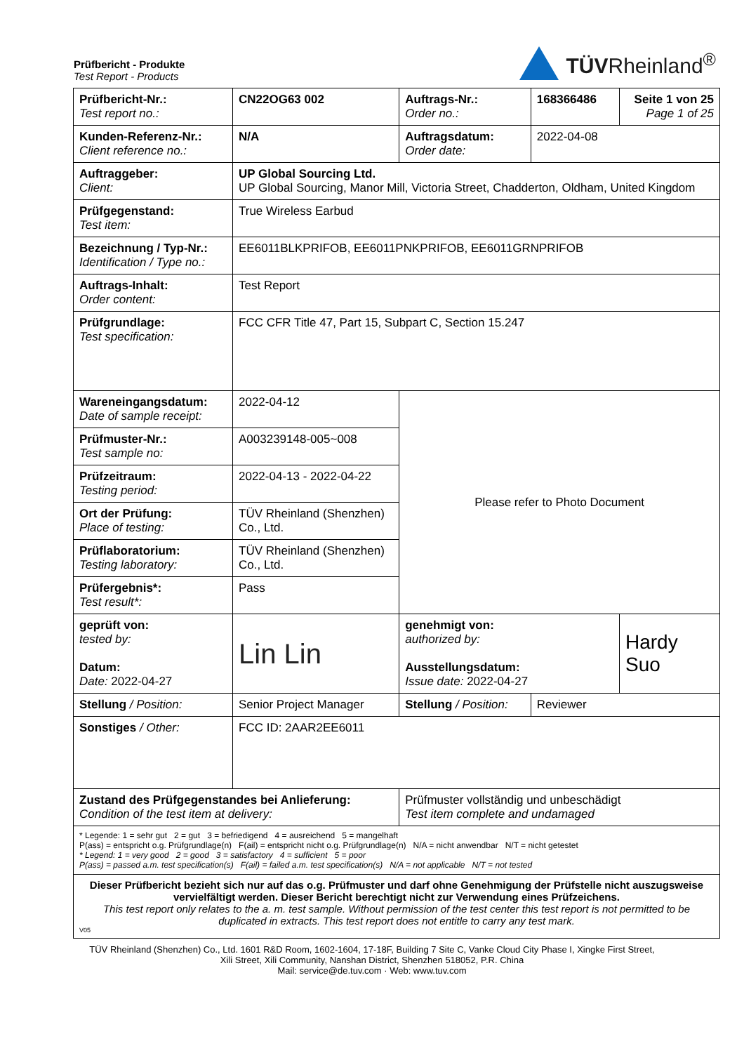Prüfbericht - Produkte
Test Report - Products
TÜVRheinland<sup>®</sup>
| Prüfbericht-Nr.: Test report no.: | CN22OG63 002 | Auftrags-Nr.: Order no.: | 168366486 | Seite 1 von 25 Page 1 of 25 |
| Kunden-Referenz-Nr.: Client reference no.: | N/A | Auftragsdatum: Order date: | 2022-04-08 | |
| Auftraggeber: Client: | UP Global Sourcing Ltd. UP Global Sourcing, Manor Mill, Victoria Street, Chadderton, Oldham, United Kingdom | | | |
| Prüfgegenstand: Test item: | True Wireless Earbud | | | |
| Bezeichnung / Typ-Nr.: Identification / Type no.: | EE6011BLKPRIFOB, EE6011PNKPRIFOB, EE6011GRNPRIFOB | | | |
| Auftrags-Inhalt: Order content: | Test Report | | | |
| Prüfgrundlage: Test specification: | FCC CFR Title 47, Part 15, Subpart C, Section 15.247 | | | |
| Wareneingangsdatum: Date of sample receipt: | 2022-04-12 | Please refer to Photo Document | | |
| Prüfmuster-Nr.: Test sample no: | A003239148-005~008 | | | |
| Prüfzeitraum: Testing period: | 2022-04-13 - 2022-04-22 | | | |
| Ort der Prüfung: Place of testing: | TÜV Rheinland (Shenzhen) Co., Ltd. | | | |
| Prüflaboratorium: Testing laboratory: | TÜV Rheinland (Shenzhen) Co., Ltd. | | | |
| Prüfergebnis*: Test result*: | Pass | | | |
| geprüft von: tested by: Datum: Date: 2022-04-27 | Lin Lin | genehmigt von: authorized by: Ausstellungsdatum: Issue date: 2022-04-27 | | Hardy Suo |
| Stellung / Position: | Senior Project Manager | Stellung / Position: | Reviewer | |
| Sonstiges / Other: | FCC ID: 2AAR2EE6011 | | | |
| Zustand des Prüfgegenstandes bei Anlieferung: Condition of the test item at delivery: | | Prüfmuster vollständig und unbeschädigt Test item complete and undamaged | | |
| * Legende: 1 = sehr gut 2 = gut 3 = befriedigend 4 = ausreichend 5 = mangelhaft P(ass) = entspricht o.g. Prüfgrundlage(n) F(ail) = entspricht nicht o.g. Prüfgrundlage(n) N/A = nicht anwendbar N/T = nicht getestet * Legend: 1 = very good 2 = good 3 = satisfactory 4 = sufficient 5 = poor P(ass) = passed a.m. test specification(s) F(ail) = failed a.m. test specification(s) N/A = not applicable N/T = not tested | | | | |
| Dieser Prüfbericht bezieht sich nur auf das o.g. Prüfmuster und darf ohne Genehmigung der Prüfstelle nicht auszugsweise vervielfältigt werden. Dieser Bericht berechtigt nicht zur Verwendung eines Prüfzeichens. This test report only relates to the a. m. test sample. Without permission of the test center this test report is not permitted to be duplicated in extracts. This test report does not entitle to carry any test mark. V05 | | | | |
TÜV Rheinland (Shenzhen) Co., Ltd. 1601 R&D Room, 1602-1604, 17-18F, Building 7 Site C, Vanke Cloud City Phase I, Xingke First Street,
Xili Street, Xili Community, Nanshan District, Shenzhen 518052, P.R. China
Mail: service@de.tuv.com · Web: www.tuv.com